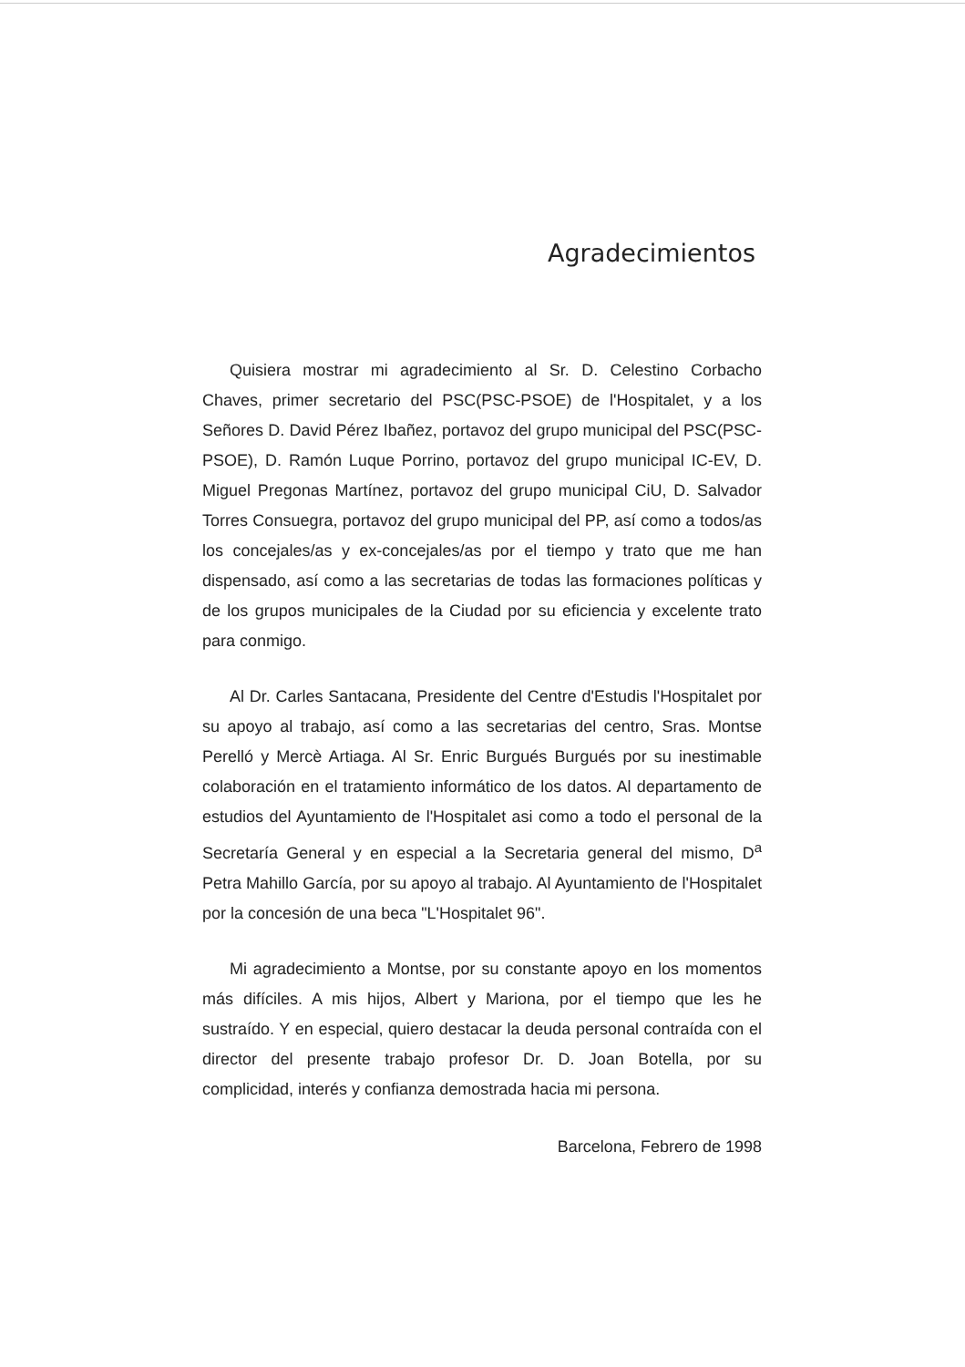Agradecimientos
Quisiera mostrar mi agradecimiento al Sr. D. Celestino Corbacho Chaves, primer secretario del PSC(PSC-PSOE) de l'Hospitalet, y a los Señores D. David Pérez Ibañez, portavoz del grupo municipal del PSC(PSC-PSOE), D. Ramón Luque Porrino, portavoz del grupo municipal IC-EV, D. Miguel Pregonas Martínez, portavoz del grupo municipal CiU, D. Salvador Torres Consuegra, portavoz del grupo municipal del PP, así como a todos/as los concejales/as y ex-concejales/as por el tiempo y trato que me han dispensado, así como a las secretarias de todas las formaciones políticas y de los grupos municipales de la Ciudad por su eficiencia y excelente trato para conmigo.
Al Dr. Carles Santacana, Presidente del Centre d'Estudis l'Hospitalet por su apoyo al trabajo, así como a las secretarias del centro, Sras. Montse Perelló y Mercè Artiaga. Al Sr. Enric Burgués Burgués por su inestimable colaboración en el tratamiento informático de los datos. Al departamento de estudios del Ayuntamiento de l'Hospitalet asi como a todo el personal de la Secretaría General y en especial a la Secretaria general del mismo, D<sup>a</sup> Petra Mahillo García, por su apoyo al trabajo. Al Ayuntamiento de l'Hospitalet por la concesión de una beca "L'Hospitalet 96".
Mi agradecimiento a Montse, por su constante apoyo en los momentos más difíciles. A mis hijos, Albert y Mariona, por el tiempo que les he sustraído. Y en especial, quiero destacar la deuda personal contraída con el director del presente trabajo profesor Dr. D. Joan Botella, por su complicidad, interés y confianza demostrada hacia mi persona.
Barcelona, Febrero de 1998